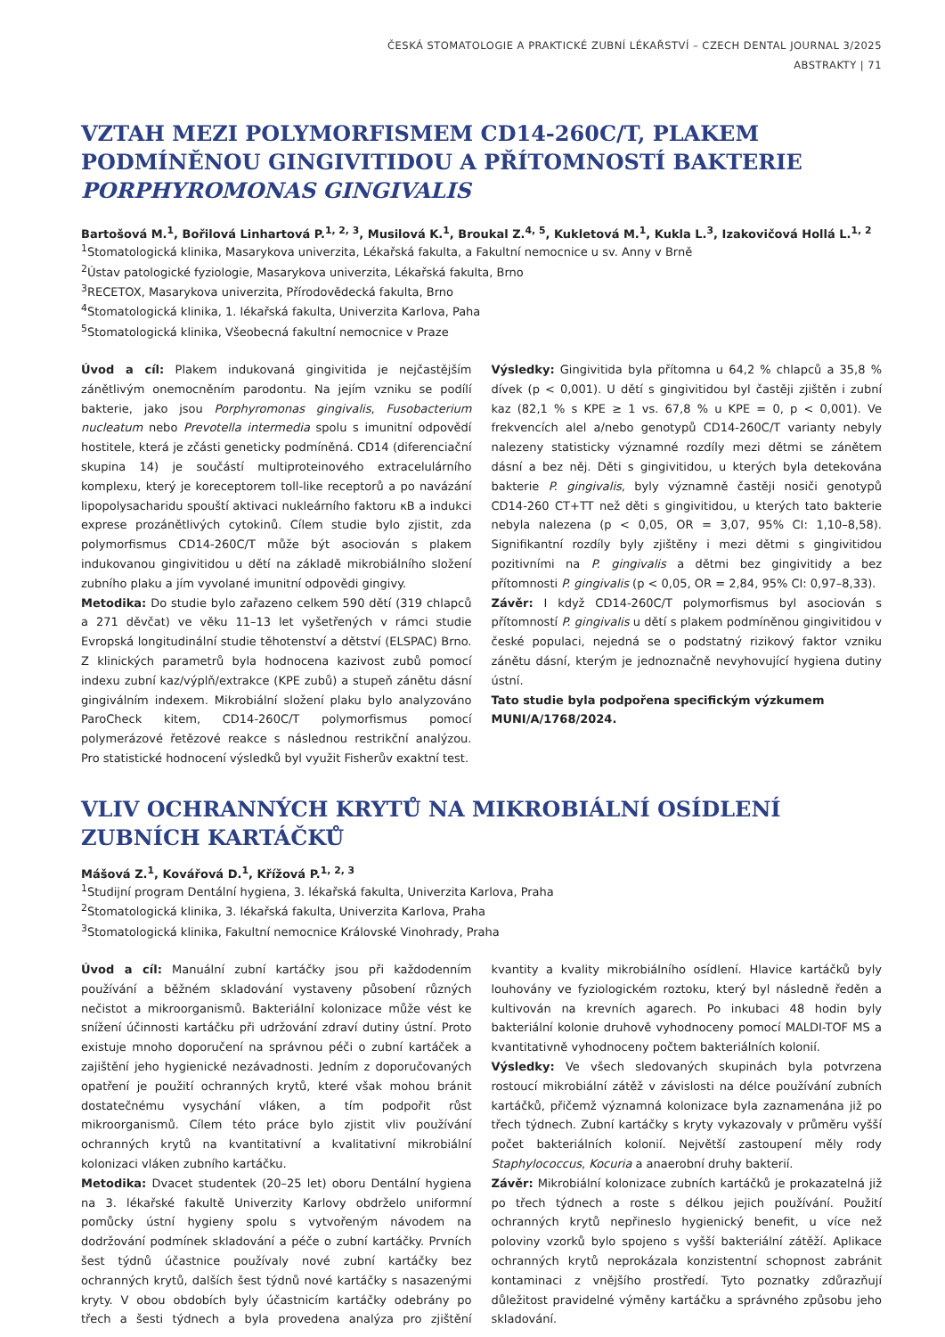ČESKÁ STOMATOLOGIE A PRAKTICKÉ ZUBNÍ LÉKAŘSTVÍ – CZECH DENTAL JOURNAL 3/2025
ABSTRAKTY | 71
VZTAH MEZI POLYMORFISMEM CD14-260C/T, PLAKEM PODMÍNĚNOU GINGIVITIDOU A PŘÍTOMNOSTÍ BAKTERIE PORPHYROMONAS GINGIVALIS
Bartošová M.<sup>1</sup>, Bořilová Linhartová P.<sup>1, 2, 3</sup>, Musilová K.<sup>1</sup>, Broukal Z.<sup>4, 5</sup>, Kukletová M.<sup>1</sup>, Kukla L.<sup>3</sup>, Izakovičová Hollá L.<sup>1, 2</sup>
<sup>1</sup> Stomatologická klinika, Masarykova univerzita, Lékařská fakulta, a Fakultní nemocnice u sv. Anny v Brně
<sup>2</sup> Ústav patologické fyziologie, Masarykova univerzita, Lékařská fakulta, Brno
<sup>3</sup> RECETOX, Masarykova univerzita, Přírodovědecká fakulta, Brno
<sup>4</sup> Stomatologická klinika, 1. lékařská fakulta, Univerzita Karlova, Paha
<sup>5</sup> Stomatologická klinika, Všeobecná fakultní nemocnice v Praze
Úvod a cíl: Plakem indukovaná gingivitida je nejčastějším zánětlivým onemocněním parodontu. Na jejím vzniku se podílí bakterie, jako jsou Porphyromonas gingivalis, Fusobacterium nucleatum nebo Prevotella intermedia spolu s imunitní odpovědí hostitele, která je zčásti geneticky podmíněná. CD14 (diferenciační skupina 14) je součástí multiproteinového extracelulárního komplexu, který je koreceptorem toll-like receptorů a po navázání lipopolysacharidu spouští aktivaci nukleárního faktoru κB a indukci exprese prozánětlivých cytokinů. Cílem studie bylo zjistit, zda polymorfismus CD14-260C/T může být asociován s plakem indukovanou gingivitidou u dětí na základě mikrobiálního složení zubního plaku a jím vyvolané imunitní odpovědi gingivy.
Metodika: Do studie bylo zařazeno celkem 590 dětí (319 chlapců a 271 děvčat) ve věku 11–13 let vyšetřených v rámci studie Evropská longitudinální studie těhotenství a dětství (ELSPAC) Brno. Z klinických parametrů byla hodnocena kazivost zubů pomocí indexu zubní kaz/výplň/extrakce (KPE zubů) a stupeň zánětu dásní gingiválním indexem. Mikrobiální složení plaku bylo analyzováno ParoCheck kitem, CD14-260C/T polymorfismus pomocí polymerázové řetězové reakce s následnou restrikční analýzou. Pro statistické hodnocení výsledků byl využit Fisherův exaktní test.
Výsledky: Gingivitida byla přítomna u 64,2 % chlapců a 35,8 % dívek (p < 0,001). U dětí s gingivitidou byl častěji zjištěn i zubní kaz (82,1 % s KPE ≥ 1 vs. 67,8 % u KPE = 0, p < 0,001). Ve frekvencích alel a/nebo genotypů CD14-260C/T varianty nebyly nalezeny statisticky významné rozdíly mezi dětmi se zánětem dásní a bez něj. Děti s gingivitidou, u kterých byla detekována bakterie P. gingivalis, byly významně častěji nosiči genotypů CD14-260 CT+TT než děti s gingivitidou, u kterých tato bakterie nebyla nalezena (p < 0,05, OR = 3,07, 95% CI: 1,10–8,58). Signifikantní rozdíly byly zjištěny i mezi dětmi s gingivitidou pozitivními na P. gingivalis a dětmi bez gingivitidy a bez přítomnosti P. gingivalis (p < 0,05, OR = 2,84, 95% CI: 0,97–8,33).
Závěr: I když CD14-260C/T polymorfismus byl asociován s přítomností P. gingivalis u dětí s plakem podmíněnou gingivitidou v české populaci, nejedná se o podstatný rizikový faktor vzniku zánětu dásní, kterým je jednoznačně nevyhovující hygiena dutiny ústní.
Tato studie byla podpořena specifickým výzkumem MUNI/A/1768/2024.
VLIV OCHRANNÝCH KRYTŮ NA MIKROBIÁLNÍ OSÍDLENÍ ZUBNÍCH KARTÁČKŮ
Mášová Z.<sup>1</sup>, Kovářová D.<sup>1</sup>, Křížová P.<sup>1, 2, 3</sup>
<sup>1</sup> Studijní program Dentální hygiena, 3. lékařská fakulta, Univerzita Karlova, Praha
<sup>2</sup> Stomatologická klinika, 3. lékařská fakulta, Univerzita Karlova, Praha
<sup>3</sup> Stomatologická klinika, Fakultní nemocnice Královské Vinohrady, Praha
Úvod a cíl: Manuální zubní kartáčky jsou při každodenním používání a běžném skladování vystaveny působení různých nečistot a mikroorganismů. Bakteriální kolonizace může vést ke snížení účinnosti kartáčku při udržování zdraví dutiny ústní. Proto existuje mnoho doporučení na správnou péči o zubní kartáček a zajištění jeho hygienické nezávadnosti. Jedním z doporučovaných opatření je použití ochranných krytů, které však mohou bránit dostatečnému vysychání vláken, a tím podpořit růst mikroorganismů. Cílem této práce bylo zjistit vliv používání ochranných krytů na kvantitativní a kvalitativní mikrobiální kolonizaci vláken zubního kartáčku.
Metodika: Dvacet studentek (20–25 let) oboru Dentální hygiena na 3. lékařské fakultě Univerzity Karlovy obdrželo uniformní pomůcky ústní hygieny spolu s vytvořeným návodem na dodržování podmínek skladování a péče o zubní kartáčky. Prvních šest týdnů účastnice používaly nové zubní kartáčky bez ochranných krytů, dalších šest týdnů nové kartáčky s nasazenými kryty. V obou obdobích byly účastnicím kartáčky odebrány po třech a šesti týdnech a byla provedena analýza pro zjištění kvantity a kvality mikrobiálního osídlení. Hlavice kartáčků byly louhovány ve fyziologickém roztoku, který byl následně ředěn a kultivován na krevních agarech. Po inkubaci 48 hodin byly bakteriální kolonie druhově vyhodnoceny pomocí MALDI-TOF MS a kvantitativně vyhodnoceny počtem bakteriálních kolonií.
Výsledky: Ve všech sledovaných skupinách byla potvrzena rostoucí mikrobiální zátěž v závislosti na délce používání zubních kartáčků, přičemž významná kolonizace byla zaznamenána již po třech týdnech. Zubní kartáčky s kryty vykazovaly v průměru vyšší počet bakteriálních kolonií. Největší zastoupení měly rody Staphylococcus, Kocuria a anaerobní druhy bakterií.
Závěr: Mikrobiální kolonizace zubních kartáčků je prokazatelná již po třech týdnech a roste s délkou jejich používání. Použití ochranných krytů nepřineslo hygienický benefit, u více než poloviny vzorků bylo spojeno s vyšší bakteriální zátěží. Aplikace ochranných krytů neprokázala konzistentní schopnost zabránit kontaminaci z vnějšího prostředí. Tyto poznatky zdůrazňují důležitost pravidelné výměny kartáčku a správného způsobu jeho skladování.